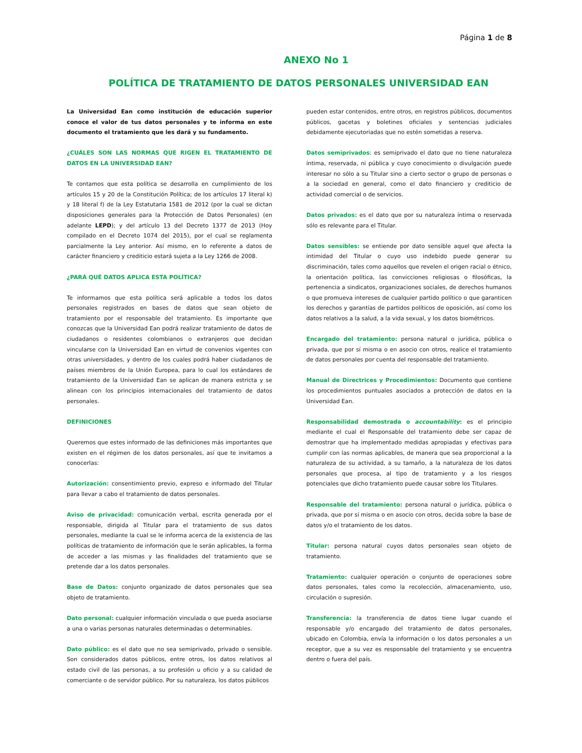Página 1 de 8
ANEXO No 1
POLÍTICA DE TRATAMIENTO DE DATOS PERSONALES UNIVERSIDAD EAN
La Universidad Ean como institución de educación superior conoce el valor de tus datos personales y te informa en este documento el tratamiento que les dará y su fundamento.
¿CUÁLES SON LAS NORMAS QUE RIGEN EL TRATAMIENTO DE DATOS EN LA UNIVERSIDAD EAN?
Te contamos que esta política se desarrolla en cumplimiento de los artículos 15 y 20 de la Constitución Política; de los artículos 17 literal k) y 18 literal f) de la Ley Estatutaria 1581 de 2012 (por la cual se dictan disposiciones generales para la Protección de Datos Personales) (en adelante LEPD); y del artículo 13 del Decreto 1377 de 2013 (Hoy compilado en el Decreto 1074 del 2015), por el cual se reglamenta parcialmente la Ley anterior. Así mismo, en lo referente a datos de carácter financiero y crediticio estará sujeta a la Ley 1266 de 2008.
¿PARÁ QUÉ DATOS APLICA ESTA POLÍTICA?
Te informamos que esta política será aplicable a todos los datos personales registrados en bases de datos que sean objeto de tratamiento por el responsable del tratamiento. Es importante que conozcas que la Universidad Ean podrá realizar tratamiento de datos de ciudadanos o residentes colombianos o extranjeros que decidan vincularse con la Universidad Ean en virtud de convenios vigentes con otras universidades, y dentro de los cuales podrá haber ciudadanos de países miembros de la Unión Europea, para lo cual los estándares de tratamiento de la Universidad Ean se aplican de manera estricta y se alinean con los principios internacionales del tratamiento de datos personales.
DEFINICIONES
Queremos que estes informado de las definiciones más importantes que existen en el régimen de los datos personales, así que te invitamos a conocerlas:
Autorización: consentimiento previo, expreso e informado del Titular para llevar a cabo el tratamiento de datos personales.
Aviso de privacidad: comunicación verbal, escrita generada por el responsable, dirigida al Titular para el tratamiento de sus datos personales, mediante la cual se le informa acerca de la existencia de las políticas de tratamiento de información que le serán aplicables, la forma de acceder a las mismas y las finalidades del tratamiento que se pretende dar a los datos personales.
Base de Datos: conjunto organizado de datos personales que sea objeto de tratamiento.
Dato personal: cualquier información vinculada o que pueda asociarse a una o varias personas naturales determinadas o determinables.
Dato público: es el dato que no sea semiprivado, privado o sensible. Son considerados datos públicos, entre otros, los datos relativos al estado civil de las personas, a su profesión u oficio y a su calidad de comerciante o de servidor público. Por su naturaleza, los datos públicos
pueden estar contenidos, entre otros, en registros públicos, documentos públicos, gacetas y boletines oficiales y sentencias judiciales debidamente ejecutoriadas que no estén sometidas a reserva.
Datos semiprivados: es semiprivado el dato que no tiene naturaleza íntima, reservada, ni pública y cuyo conocimiento o divulgación puede interesar no sólo a su Titular sino a cierto sector o grupo de personas o a la sociedad en general, como el dato financiero y crediticio de actividad comercial o de servicios.
Datos privados: es el dato que por su naturaleza íntima o reservada sólo es relevante para el Titular.
Datos sensibles: se entiende por dato sensible aquel que afecta la intimidad del Titular o cuyo uso indebido puede generar su discriminación, tales como aquellos que revelen el origen racial o étnico, la orientación política, las convicciones religiosas o filosóficas, la pertenencia a sindicatos, organizaciones sociales, de derechos humanos o que promueva intereses de cualquier partido político o que garanticen los derechos y garantías de partidos políticos de oposición, así como los datos relativos a la salud, a la vida sexual, y los datos biométricos.
Encargado del tratamiento: persona natural o jurídica, pública o privada, que por sí misma o en asocio con otros, realice el tratamiento de datos personales por cuenta del responsable del tratamiento.
Manual de Directrices y Procedimientos: Documento que contiene los procedimientos puntuales asociados a protección de datos en la Universidad Ean.
Responsabilidad demostrada o accountability: es el principio mediante el cual el Responsable del tratamiento debe ser capaz de demostrar que ha implementado medidas apropiadas y efectivas para cumplir con las normas aplicables, de manera que sea proporcional a la naturaleza de su actividad, a su tamaño, a la naturaleza de los datos personales que procesa, al tipo de tratamiento y a los riesgos potenciales que dicho tratamiento puede causar sobre los Titulares.
Responsable del tratamiento: persona natural o jurídica, pública o privada, que por sí misma o en asocio con otros, decida sobre la base de datos y/o el tratamiento de los datos.
Titular: persona natural cuyos datos personales sean objeto de tratamiento.
Tratamiento: cualquier operación o conjunto de operaciones sobre datos personales, tales como la recolección, almacenamiento, uso, circulación o supresión.
Transferencia: la transferencia de datos tiene lugar cuando el responsable y/o encargado del tratamiento de datos personales, ubicado en Colombia, envía la información o los datos personales a un receptor, que a su vez es responsable del tratamiento y se encuentra dentro o fuera del país.